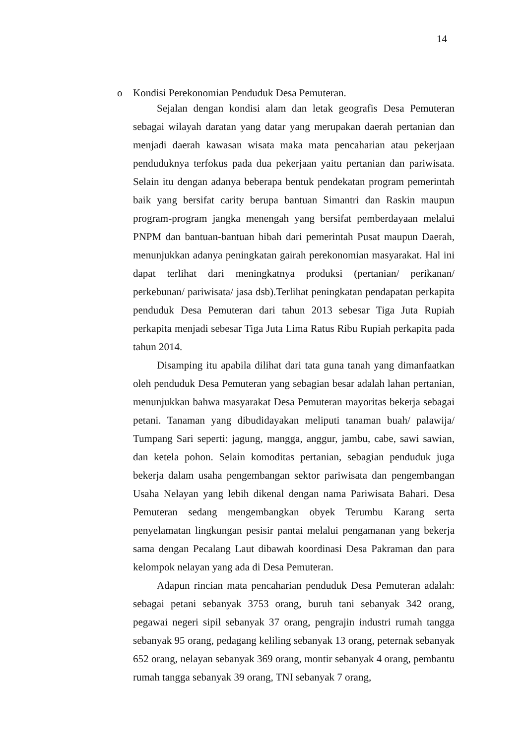14
o Kondisi Perekonomian Penduduk Desa Pemuteran.
Sejalan dengan kondisi alam dan letak geografis Desa Pemuteran sebagai wilayah daratan yang datar yang merupakan daerah pertanian dan menjadi daerah kawasan wisata maka mata pencaharian atau pekerjaan penduduknya terfokus pada dua pekerjaan yaitu pertanian dan pariwisata. Selain itu dengan adanya beberapa bentuk pendekatan program pemerintah baik yang bersifat carity berupa bantuan Simantri dan Raskin maupun program-program jangka menengah yang bersifat pemberdayaan melalui PNPM dan bantuan-bantuan hibah dari pemerintah Pusat maupun Daerah, menunjukkan adanya peningkatan gairah perekonomian masyarakat. Hal ini dapat terlihat dari meningkatnya produksi (pertanian/ perikanan/ perkebunan/ pariwisata/ jasa dsb).Terlihat peningkatan pendapatan perkapita penduduk Desa Pemuteran dari tahun 2013 sebesar Tiga Juta Rupiah perkapita menjadi sebesar Tiga Juta Lima Ratus Ribu Rupiah perkapita pada tahun 2014.
Disamping itu apabila dilihat dari tata guna tanah yang dimanfaatkan oleh penduduk Desa Pemuteran yang sebagian besar adalah lahan pertanian, menunjukkan bahwa masyarakat Desa Pemuteran mayoritas bekerja sebagai petani. Tanaman yang dibudidayakan meliputi tanaman buah/ palawija/ Tumpang Sari seperti: jagung, mangga, anggur, jambu, cabe, sawi sawian, dan ketela pohon. Selain komoditas pertanian, sebagian penduduk juga bekerja dalam usaha pengembangan sektor pariwisata dan pengembangan Usaha Nelayan yang lebih dikenal dengan nama Pariwisata Bahari. Desa Pemuteran sedang mengembangkan obyek Terumbu Karang serta penyelamatan lingkungan pesisir pantai melalui pengamanan yang bekerja sama dengan Pecalang Laut dibawah koordinasi Desa Pakraman dan para kelompok nelayan yang ada di Desa Pemuteran.
Adapun rincian mata pencaharian penduduk Desa Pemuteran adalah: sebagai petani sebanyak 3753 orang, buruh tani sebanyak 342 orang, pegawai negeri sipil sebanyak 37 orang, pengrajin industri rumah tangga sebanyak 95 orang, pedagang keliling sebanyak 13 orang, peternak sebanyak 652 orang, nelayan sebanyak 369 orang, montir sebanyak 4 orang, pembantu rumah tangga sebanyak 39 orang, TNI sebanyak 7 orang,